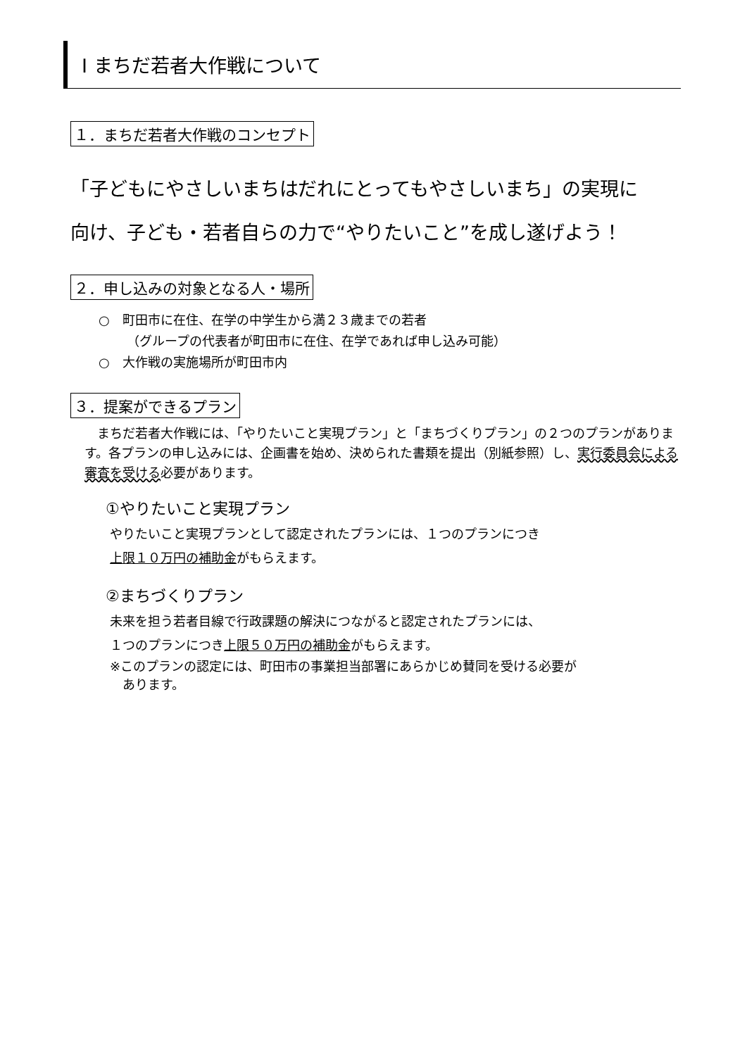Ⅰ まちだ若者大作戦について
１．まちだ若者大作戦のコンセプト
「子どもにやさしいまちはだれにとってもやさしいまち」の実現に
向け、子ども・若者自らの力で“やりたいこと”を成し遂げよう！
２．申し込みの対象となる人・場所
○　町田市に在住、在学の中学生から満２３歳までの若者
（グループの代表者が町田市に在住、在学であれば申し込み可能）
○　大作戦の実施場所が町田市内
３．提案ができるプラン
　まちだ若者大作戦には、「やりたいこと実現プラン」と「まちづくりプラン」の２つのプランがあります。各プランの申し込みには、企画書を始め、決められた書類を提出（別紙参照）し、実行委員会による審査を受ける必要があります。
①やりたいこと実現プラン
やりたいこと実現プランとして認定されたプランには、１つのプランにつき
上限１０万円の補助金がもらえます。
②まちづくりプラン
未来を担う若者目線で行政課題の解決につながると認定されたプランには、
１つのプランにつき上限５０万円の補助金がもらえます。
※このプランの認定には、町田市の事業担当部署にあらかじめ賛同を受ける必要が
　あります。